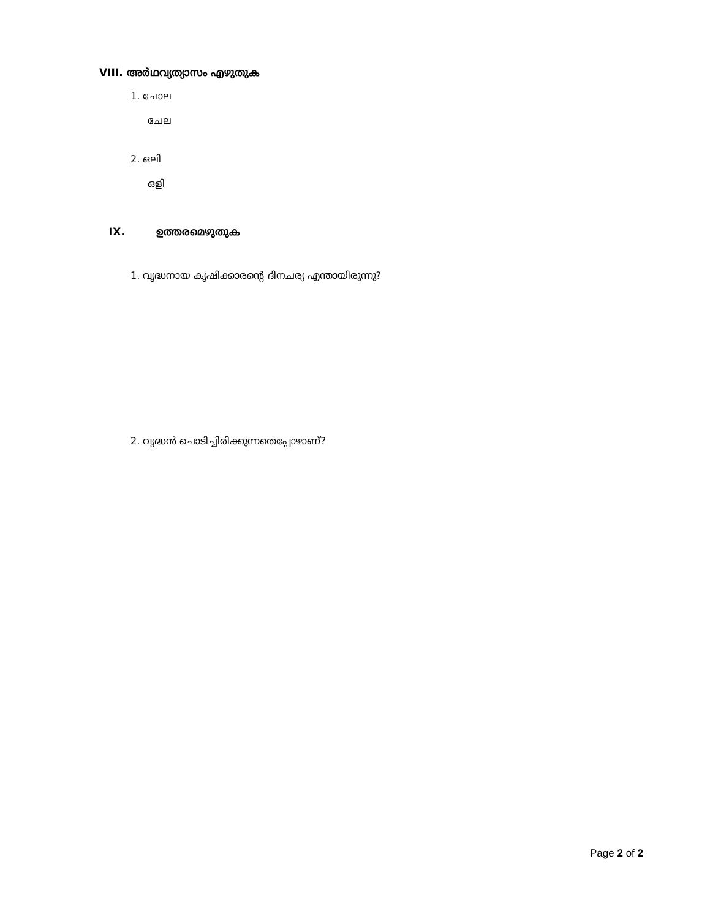VIII. അർഥവ്യത്യാസം എഴുതുക
1. ചോല
ചേല
2. ഒലി
ഒളി
IX. ഉത്തരമെഴുതുക
1. വൃദ്ധനായ കൃഷിക്കാരന്റെ ദിനചര്യ എന്തായിരുന്നു?
2. വൃദ്ധൻ ചൊടിച്ചിരിക്കുന്നതെപ്പോഴാണ്?
Page 2 of 2